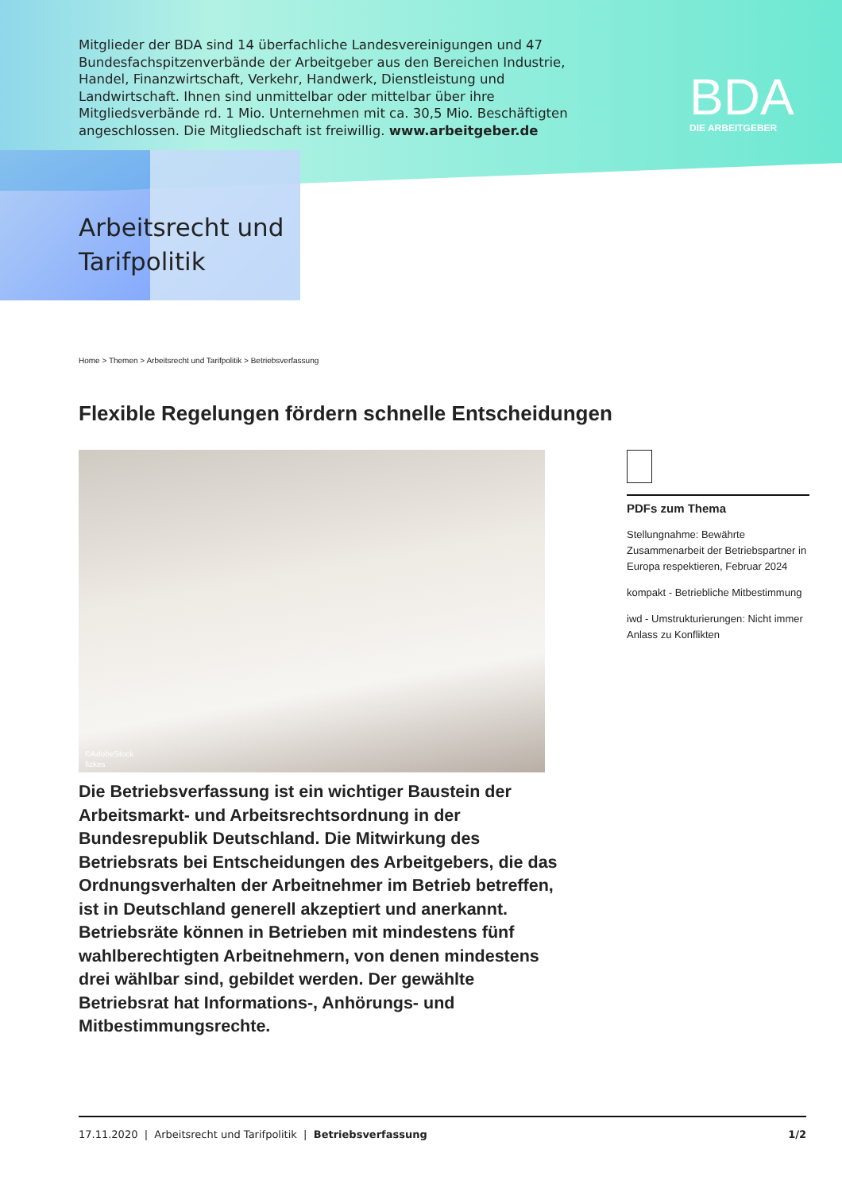Mitglieder der BDA sind 14 überfachliche Landesvereinigungen und 47 Bundes­fachspitzenverbände der Arbeitgeber aus den Bereichen Industrie, Handel, Finanzwirtschaft, Verkehr, Handwerk, Dienstleistung und Landwirtschaft. Ihnen sind unmittelbar oder mittelbar über ihre Mitgliedsverbände rd. 1 Mio. Unter­nehmen mit ca. 30,5 Mio. Beschäftigten angeschlossen. Die Mitgliedschaft ist freiwillig. www.arbeitgeber.de
BDA
DIE ARBEITGEBER
Arbeitsrecht und
Tarifpolitik
Home > Themen > Arbeitsrecht und Tarifpolitik > Betriebsverfassung
Flexible Regelungen fördern schnelle Entscheidungen
©AdobeStock
fizkes
PDFs zum Thema
Stellungnahme: Bewährte Zusammenarbeit der Betriebspartner in Europa respektieren, Februar 2024
kompakt - Betriebliche Mitbestimmung
iwd - Umstrukturierungen: Nicht immer Anlass zu Konflikten
Die Betriebsverfassung ist ein wichtiger Baustein der Arbeitsmarkt- und Arbeitsrechtsordnung in der Bundesrepublik Deutschland. Die Mitwirkung des Betriebsrats bei Entscheidungen des Arbeitgebers, die das Ordnungsverhalten der Arbeitnehmer im Betrieb betreffen, ist in Deutschland generell akzeptiert und anerkannt. Betriebsräte können in Betrieben mit mindestens fünf wahlberechtigten Arbeitnehmern, von denen mindestens drei wählbar sind, gebildet werden. Der gewählte Betriebsrat hat Informations-, Anhörungs- und Mitbestimmungsrechte.
17.11.2020 | Arbeitsrecht und Tarifpolitik | Betriebsverfassung 1/2